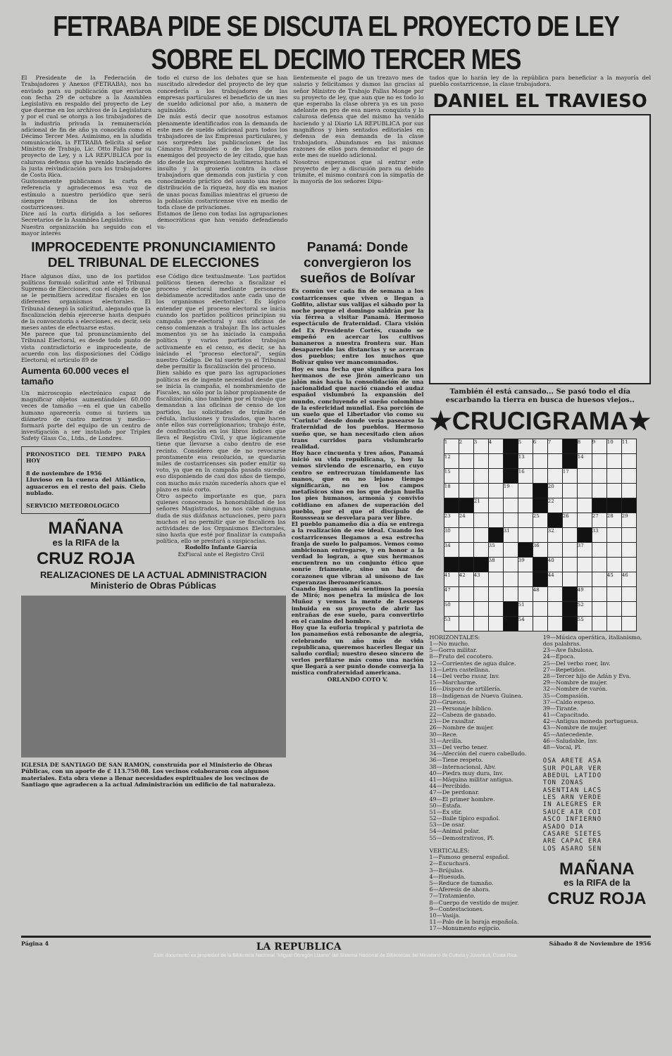FETRABA PIDE SE DISCUTA EL PROYECTO DE LEY SOBRE EL DECIMO TERCER MES
El Presidente de la Federación de Trabajadores y Anexos (FETRABA), nos ha enviado para su publicación que enviaron con fecha 29 de octubre a la Asamblea Legislativa en respaldo del proyecto de Ley que duerme en los archivos de la Legislatura y por el cual se otorga a los trabajadores de la industria privada la remuneración adicional de fin de año ya conocida como el Décimo Tercer Mes. Asimismo, en la aludida comunicación, la FETRABA felicita al señor Ministro de Trabajo, Lic. Otto Fallas por su proyecto de Ley, y a LA REPUBLICA por la calurosa defensa que ha venido haciendo de la justa reivindicación para los trabajadores de Costa Rica.
Gustosamente publicamos la carta en referencia y agradecemos esa voz de estímulo a nuestro periódico que será siempre tribuna de los obreros costarricenses.
Dice así la carta dirigida a los señores Secretarios de la Asamblea Legislativa:
Nuestra organización ha seguido con el mayor interés
todo el curso de los debates que se han suscitado alrededor del proyecto de ley que concedería a los trabajadores de las empresas particulares el beneficio de un mes de sueldo adicional por año, a manera de aguinaldo.
De más está decir que nosotros estamos plenamente identificados con la demanda de este mes de sueldo adicional para todos los trabajadores de las Empresas particulares, y nos sorpreden las publicaciones de las Cámaras Patronales o de los Diputados enemigos del proyecto de ley citado, que han ido desde las expresiones lastimeras hasta el insulto y la grosería contra la clase trabajadora que demanda con justicia y con conocimiento práctico del asunto una mejor distribución de la riqueza, hoy día en manos de unas pocas familias mientras el grueso de la población costarricense vive en medio de toda clase de privaciones.
Estamos de lleno con todas las agrupaciones democráticas que han venido defendiendo va-
lientemente el pago de un trezavo mes de salario y felicitamos y damos las gracias al señor Ministro de Trabajo Fallas Monge por su proyecto de ley, que aun que no es todo lo que esperaba la clase obrera ya es un paso adelante en pro de esa nueva conquista y la calurosa defensa que del mismo ha venido haciendo y al Diario LA REPUBLICA por sus magníficos y bien sentados editoriales en defensa de esa demanda de la clase trabajadora. Abundamos en las mismas razones de ellos para demandar el pago de este mes de sueldo adicional.
Nosotros esperamos que al entrar este proyecto de ley a discusión para su debido trámite, el mismo contará con la simpatía de la mayoría de los señores Dipu-
IMPROCEDENTE PRONUNCIAMIENTO DEL TRIBUNAL DE ELECCIONES
Hace algunos días, uno de los partidos políticos formuló solicitud ante el Tribunal Supremo de Elecciones, con el objeto de que se le permitiera acreditar fiscales en los diferentes organismos electorales. El Tribunal denegó la solicitud, alegando que la fiscalización debía ejercerse hasta después de la convocatoria a elecciones, es decir, seis meses antes de efectuarse estas.
Me parece que tal pronunciamiento del Tribunal Electoral, es desde todo punto de vista contradictorio e improcedente, de acuerdo con las disposiciones del Código Electoral; el artículo 89 de
Aumenta 60.000 veces el tamaño
Un microscopio electrónico capaz de magnificar objetos aumentándoles 60.000 veces de tamaño —en el que un cabello humano aparecería como si tuviera un diámetro de cuatro metros y medio— formará parte del equipo de un centro de investigación a ser instalado por Triplex Safety Glass Co., Ltda., de Londres.
PRONOSTICO DEL TIEMPO PARA HOY
8 de noviembre de 1956
Lluvioso en la cuenca del Atlántico, aguaceros en el resto del país. Cielo nublado.
SERVICIO METEOROLOGICO
MAÑANA
es la RIFA de la
CRUZ ROJA
ese Código dice textualmente: 'Los partidos políticos tienen derecho a fiscalizar el proceso electoral mediante personeros debidamente acreditados ante cada uno de los organismos electorales'. Es lógico entender que el proceso electoral se inicia cuando los partidos políticos principian su campaña pre-electoral y sus oficinas de censo comienzan a trabajar. En los actuales momentos ya se ha iniciado la campaña política y varios partidos trabajan activamente en el censo, es decir, se ha iniciado el "proceso electoral", según nuestro Código. De tal suerte ya el Tribunal debe permitir la fiscalización del proceso.
Bien sabido es que para las agrupaciones políticas es de ingente necesidad desde que se inicia la campaña, el nombramiento de Fiscales, no sólo por la labor propiamente de fiscalización, sino también por el trabajo que demandan a las oficinas de censo de los partidos, las solicitudes de trámite de cédula, inclusiones y traslados, que hacen ante ellos sus correligionarios; trabajo éste, de confrontación en los libros índices que lleva el Registro Civil, y que lógicamente tiene que llevarse a cabo dentro de ese recinto. Considero que de no revocarse prontamente esa resolución, se quedarán miles de costarricenses sin poder emitir su voto, ya que en la campaña pasada sucedió eso disponiendo de casi dos años de tiempo, con mucho más razón sucedería ahora que el plazo es más corto.
Otro aspecto importante es que, para quienes conocemos la honorabilidad de los señores Magistrados, no nos cabe ninguna duda de sus diáfanas actuaciones, pero para muchos el no permitir que se fiscalicen las actividades de los Organismos Electorales, sino hasta que esté por finalizar la campaña política, ello se prestará a suspicacias.
Rodolfo Infante García
ExFiscal ante el Registro Civil
REALIZACIONES DE LA ACTUAL ADMINISTRACION
Ministerio de Obras Públicas
IGLESIA DE SANTIAGO DE SAN RAMON, construída por el Ministerio de Obras Públicas, con un aporte de ₡ 113.750.08. Los vecinos colaboraron con algunos materiales. Esta obra viene a llenar necesidades espirituales de los vecinos de Santiago que agradecen a la actual Administración un edificio de tal naturaleza.
Panamá: Donde convergieron los sueños de Bolívar
Es común ver cada fin de semana a los costarricenses que viven o llegan a Golfito, alistar sus valijas el sábado por la noche porque el domingo saldrán por la vía férrea a visitar Panamá. Hermoso espectáculo de fraternidad. Clara visión del Ex Presidente Cortés, cuando se empeñó en acercar los cultivos bananeros a nuestra frontera sur. Han desaparecido las distancias y se acercan dos pueblos; entre los muchos que Bolívar quiso ver mancomunados.
Hoy es una fecha que significa para los hermanos de ese jirón americano un jalón más hacia la consolidación de una nacionalidad que nació cuando el audaz español vislumbró la expansión del mundo, concluyendo el sueño colombino de la esfericidad mundial. Esa porción de un suelo que el Libertador vio como su "Corinto" desde donde vería pasearse la fraternidad de los pueblos. Hermoso sueño que, se han necesitado cien años trans curridos para vislumbrarlo realidad.
Hoy hace cincuenta y tres años, Panamá inició su vida republicana, y, hoy la vemos sirviendo de escenario, en cuyo centro se entrecruzan tímidamente las manos, que en no lejano tiempo significarán, no en los campos metafísicos sino en los que dejan huella los pies humanos, armonía y convivio cotidiano en afanes de superación del pueblo, por el que el discípulo de Roussseau se desvelara para ver libre.
El pueblo panameño día a día se entrega a la realización de ese ideal. Cuando los costarricenses llegamos a esa estrecha franja de suelo lo palpamos. Vemos como ambicionan entregarse, y en honor a la verdad lo logran, a que sus hermanos encuentren no un conjunto ético que sonríe friamente, sino un haz de corazones que vibran al unísono de las esperanzas iberoamericanas.
Cuando llegamos ahí sentimos la poesía de Miró; nos penetra la música de los Muñoz y vemos la mente de Lesseps imbuida en su proyecto de abrir las entrañas de ese suelo, para convertirlo en el camino del hombre.
Hoy que la euforia tropical y patriota de los panameños está rebosante de alegría, celebrando un año más de vida republicana, queremos hacerles llegar un saludo cordial; nuestro deseo sincero de verlos perfilarse más como una nación que llegará a ser punto donde converja la mística confraternidad americana.
ORLANDO COTO V.
tados que lo harán ley de la república para beneficiar a la mayoría del pueblo costarricense, la clase trabajadora.
DANIEL EL TRAVIESO
También él está cansado... Se pasó todo el día escarbando la tierra en busca de huesos viejos..
★CRUCIGRAMA★
| 1 | 2 | 3 | 4 | | 5 | 6 | 7 | | 8 | 9 | 10 | 11 |
| 12 | | | | | 13 | | | | 14 | | | |
| 15 | | | | | 16 | | | 17 | | | | |
| 18 | | | | 19 | | | 20 | | | | | |
| | | 21 | | | | | 22 | | | | | |
| 23 | 24 | | | | | 25 | | 26 | | 27 | 28 | 29 |
| 30 | | | | 31 | | | 32 | | | 33 | | |
| 34 | | | 35 | | | 36 | | | 37 | | | |
| | | | 38 | | 39 | | 40 | | | | | |
| 41 | 42 | 43 | | | | | 44 | | | | 45 | 46 |
| 47 | | | | | | 48 | | | 49 | | | |
| 50 | | | | | 51 | | | | 52 | | | |
| 53 | | | | H | 54 | | | | 55 | | | |
HORIZONTALES:
1—No mucho.
5—Gorra militar.
8—Fruto del cocotero.
12—Corrientes de agua dulce.
13—Letra castellana.
14—Del verbo rasar, Inv.
15—Marcharme.
16—Disparo de artillería.
18—Indígenas de Nueva Guinea.
20—Gruesos.
21—Personaje bíblico.
22—Cabeza de ganado.
23—De rasaltar.
26—Nombre de mujer.
30—Rece.
31—Arcilla.
33—Del verbo tener.
34—Afección del cuero cabelludo.
36—Tiene respeto.
38—Internacional, Abv.
40—Piedra muy dura, Inv.
41—Máquina militar antigua.
44—Percibido.
47—De perdonar.
49—El primer hombre.
50—Estafa.
51—Ex stir.
52—Baile típico español.
53—De osar.
54—Animal polar.
55—Demostrativos, Pl.
VERTICALES:
1—Famoso general español.
2—Escuchará.
3—Brújulas.
4—Huesuda.
5—Reduce de tamaño.
6—Aferesis de ahora.
7—Tratamiento.
8—Cuerpo de vestido de mujer.
9—Contestaciones.
10—Vasija.
11—Palo de la baraja española.
17—Monumento egipcio.
19—Música operática, italianismo, dos palabras.
23—Ave fabulosa.
24—Epoca.
25—Del verbo roer, Inv.
27—Repetidos.
28—Tercer hijo de Adán y Eva.
29—Nombre de mujer.
32—Nombre de varón.
35—Compasión.
37—Caldo espeso.
39—Tirante.
41—Capacitado.
42—Antigua moneda portuguesa.
43—Nombre de mujer.
45—Antecedente.
46—Saludable, Inv.
48—Vocal, Pl.
OSA ARETE ASA
SUR POLAR VER
ABEDUL LATIDO
TON ZONAS
ASENTIAN LACS
LES ARN VERDE
IN ALEGRES ER
SAUCE AIR COI
ASCO INFIERNO
ASADO DIA
CASARE SIETES
ARE CAPAC ERA
LOS ASARO SEN
MAÑANA
es la RIFA de la
CRUZ ROJA
Página 4 LA REPUBLICA Sábado 8 de Noviembre de 1956
Este documento es propiedad de la Biblioteca Nacional "Miguel Obregón Lizano" del Sistema Nacional de Bibliotecas del Ministerio de Cultura y Juventud, Costa Rica.